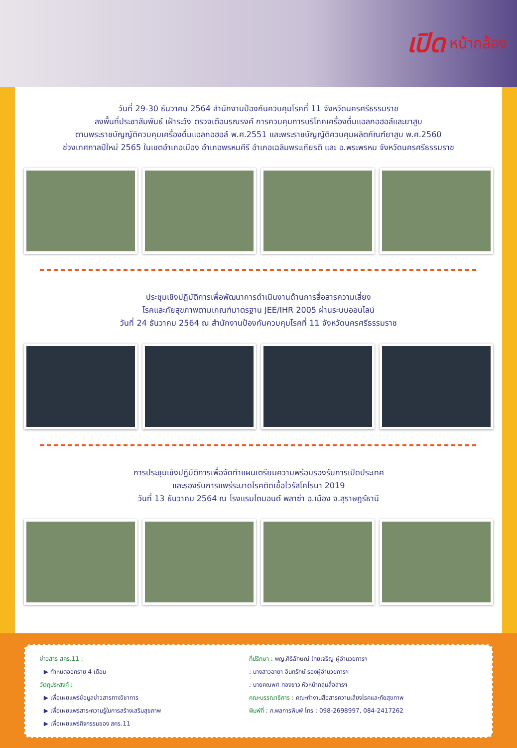เปิด
หน้ากล้อง
วันที่ 29-30 ธันวาคม 2564 สำนักงานป้องกันควบคุมโรคที่ 11 จังหวัดนครศรีธรรมราช
ลงพื้นที่ประชาสัมพันธ์ เฝ้าระวัง ตรวจเตือนรณรงค์ การควบคุมการบริโภคเครื่องดื่มแอลกอฮอล์และยาสูบ
ตามพระราชบัญญัติควบคุมเครื่องดื่มแอลกอฮอล์ พ.ศ.2551 และพระราชบัญญัติควบคุมผลิตภัณฑ์ยาสูบ พ.ศ.2560
ช่วงเทศกาลปีใหม่ 2565 ในเขตอำเภอเมือง อำเภอพรหมคีรี อำเภอเฉลิมพระเกียรติ และ อ.พระพรหม จังหวัดนครศรีธรรมราช
ประชุมเชิงปฏิบัติการเพื่อพัฒนาการดำเนินงานด้านการสื่อสารความเสี่ยง
โรคและภัยสุขภาพตามเกณฑ์มาตรฐาน JEE/IHR 2005 ผ่านระบบออนไลน์
วันที่ 24 ธันวาคม 2564 ณ สำนักงานป้องกันควบคุมโรคที่ 11 จังหวัดนครศรีธรรมราช
การประชุมเชิงปฏิบัติการเพื่อจัดทำแผนเตรียมความพร้อมรองรับการเปิดประเทศ
และรองรับการแพร่ระบาดโรคติดเชื้อไวรัสโคโรนา 2019
วันที่ 13 ธันวาคม 2564 ณ โรงแรมไดมอนด์ พลาซ่า อ.เมือง จ.สุราษฎร์ธานี
ข่าวสาร สคร.11 :
▶ กำหนดออกราย 4 เดือน
วัตถุประสงค์ :
▶ เพื่อเผยแพร่ข้อมูลข่าวสารทางวิชาการ
▶ เพื่อเผยแพร่สาระความรู้ในการสร้างเสริมสุขภาพ
▶ เพื่อเผยแพร่กิจกรรมของ สคร.11
ที่ปรึกษา : พญ.ศิริลักษณ์ ไทยเจริญ ผู้อำนวยการฯ
: นางสาวฉายา อินทรักษ์ รองผู้อำนวยการฯ
: นายคณพศ ทองขาว หัวหน้ากลุ่มสื่อสารฯ
คณะบรรณาธิการ : คณะทำงานสื่อสารความเสี่ยงโรคและภัยสุขภาพ
พิมพ์ที่ : ก.พลการพิมพ์ โทร : 098-2698997, 084-2417262